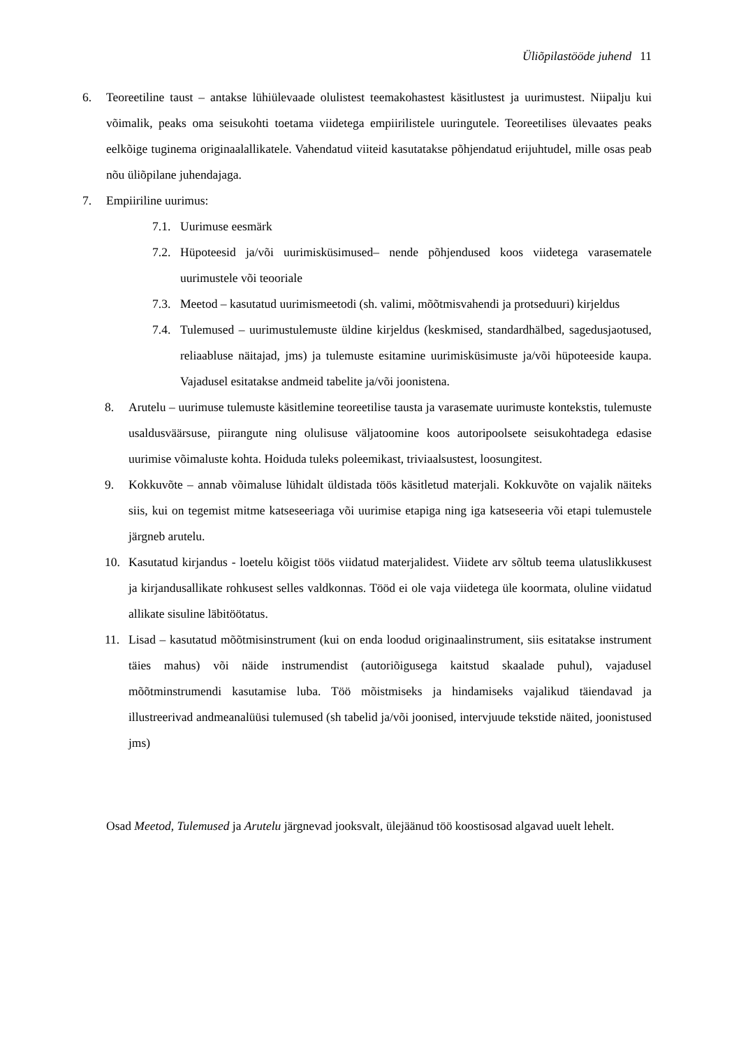Üliõpilastööde juhend 11
6. Teoreetiline taust – antakse lühiülevaade olulistest teemakohastest käsitlustest ja uurimustest. Niipalju kui võimalik, peaks oma seisukohti toetama viidetega empiirilistele uuringutele. Teoreetilises ülevaates peaks eelkõige tuginema originaalallikatele. Vahendatud viiteid kasutatakse põhjendatud erijuhtudel, mille osas peab nõu üliõpilane juhendajaga.
7. Empiiriline uurimus:
7.1. Uurimuse eesmärk
7.2. Hüpoteesid ja/või uurimisküsimused– nende põhjendused koos viidetega varasematele uurimustele või teooriale
7.3. Meetod – kasutatud uurimismeetodi (sh. valimi, mõõtmisvahendi ja protseduuri) kirjeldus
7.4. Tulemused – uurimustulemuste üldine kirjeldus (keskmised, standardhälbed, sagedusjaotused, reliaabluse näitajad, jms) ja tulemuste esitamine uurimisküsimuste ja/või hüpoteeside kaupa. Vajadusel esitatakse andmeid tabelite ja/või joonistena.
8. Arutelu – uurimuse tulemuste käsitlemine teoreetilise tausta ja varasemate uurimuste kontekstis, tulemuste usaldusväärsuse, piirangute ning olulisuse väljatoomine koos autoripoolsete seisukohtadega edasise uurimise võimaluste kohta. Hoiduda tuleks poleemikast, triviaalsustest, loosungitest.
9. Kokkuvõte – annab võimaluse lühidalt üldistada töös käsitletud materjali. Kokkuvõte on vajalik näiteks siis, kui on tegemist mitme katseseeriaga või uurimise etapiga ning iga katseseeria või etapi tulemustele järgneb arutelu.
10. Kasutatud kirjandus - loetelu kõigist töös viidatud materjalidest. Viidete arv sõltub teema ulatuslikkusest ja kirjandusallikate rohkusest selles valdkonnas. Tööd ei ole vaja viidetega üle koormata, oluline viidatud allikate sisuline läbitöötatus.
11. Lisad – kasutatud mõõtmisinstrument (kui on enda loodud originaalinstrument, siis esitatakse instrument täies mahus) või näide instrumendist (autoriõigusega kaitstud skaalade puhul), vajadusel mõõtminstrumendi kasutamise luba. Töö mõistmiseks ja hindamiseks vajalikud täiendavad ja illustreerivad andmeanalüüsi tulemused (sh tabelid ja/või joonised, intervjuude tekstide näited, joonistused jms)
Osad Meetod, Tulemused ja Arutelu järgnevad jooksvalt, ülejäänud töö koostisosad algavad uuelt lehelt.